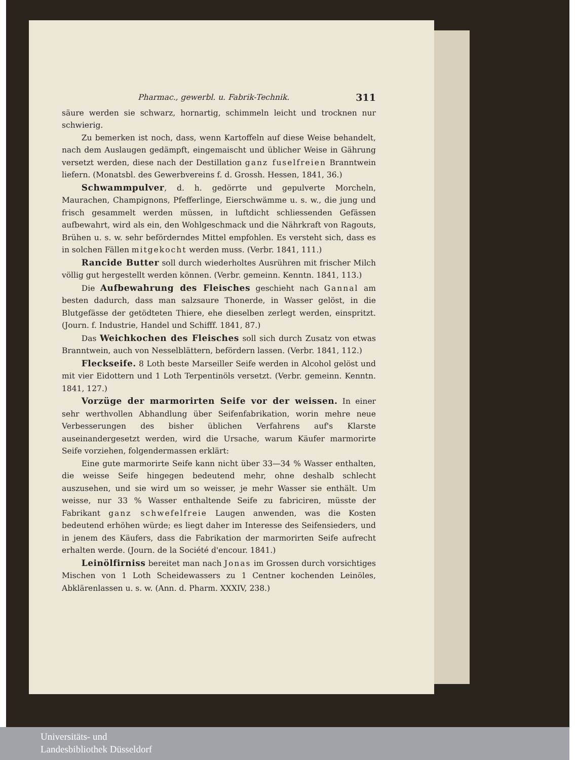Pharmac., gewerbl. u. Fabrik-Technik. 311
säure werden sie schwarz, hornartig, schimmeln leicht und trocknen nur schwierig.
Zu bemerken ist noch, dass, wenn Kartoffeln auf diese Weise behandelt, nach dem Auslaugen gedämpft, eingemaischt und üblicher Weise in Gährung versetzt werden, diese nach der Destillation ganz fuselfreien Branntwein liefern. (Monatsbl. des Gewerbvereins f. d. Grossh. Hessen, 1841, 36.)
Schwammpulver, d. h. gedörrte und gepulverte Morcheln, Maurachen, Champignons, Pfefferlinge, Eierschwämme u. s. w., die jung und frisch gesammelt werden müssen, in luftdicht schliessenden Gefässen aufbewahrt, wird als ein, den Wohlgeschmack und die Nährkraft von Ragouts, Brühen u. s. w. sehr beförderndes Mittel empfohlen. Es versteht sich, dass es in solchen Fällen mitgekocht werden muss. (Verbr. 1841, 111.)
Rancide Butter soll durch wiederholtes Ausrühren mit frischer Milch völlig gut hergestellt werden können. (Verbr. gemeinn. Kenntn. 1841, 113.)
Die Aufbewahrung des Fleisches geschieht nach Gannal am besten dadurch, dass man salzsaure Thonerde, in Wasser gelöst, in die Blutgefässe der getödteten Thiere, ehe dieselben zerlegt werden, einspritzt. (Journ. f. Industrie, Handel und Schifff. 1841, 87.)
Das Weichkochen des Fleisches soll sich durch Zusatz von etwas Branntwein, auch von Nesselblättern, befördern lassen. (Verbr. 1841, 112.)
Fleckseife. 8 Loth beste Marseiller Seife werden in Alcohol gelöst und mit vier Eidottern und 1 Loth Terpentinöls versetzt. (Verbr. gemeinn. Kenntn. 1841, 127.)
Vorzüge der marmorirten Seife vor der weissen. In einer sehr werthvollen Abhandlung über Seifenfabrikation, worin mehre neue Verbesserungen des bisher üblichen Verfahrens auf's Klarste auseinandergesetzt werden, wird die Ursache, warum Käufer marmorirte Seife vorziehen, folgendermassen erklärt:
Eine gute marmorirte Seife kann nicht über 33—34 % Wasser enthalten, die weisse Seife hingegen bedeutend mehr, ohne deshalb schlecht auszusehen, und sie wird um so weisser, je mehr Wasser sie enthält. Um weisse, nur 33 % Wasser enthaltende Seife zu fabriciren, müsste der Fabrikant ganz schwefelfreie Laugen anwenden, was die Kosten bedeutend erhöhen würde; es liegt daher im Interesse des Seifensieders, und in jenem des Käufers, dass die Fabrikation der marmorirten Seife aufrecht erhalten werde. (Journ. de la Société d'encour. 1841.)
Leinölfirniss bereitet man nach Jonas im Grossen durch vorsichtiges Mischen von 1 Loth Scheidewassers zu 1 Centner kochenden Leinöles, Abklärenlassen u. s. w. (Ann. d. Pharm. XXXIV, 238.)
Universitäts- und
Landesbibliothek Düsseldorf